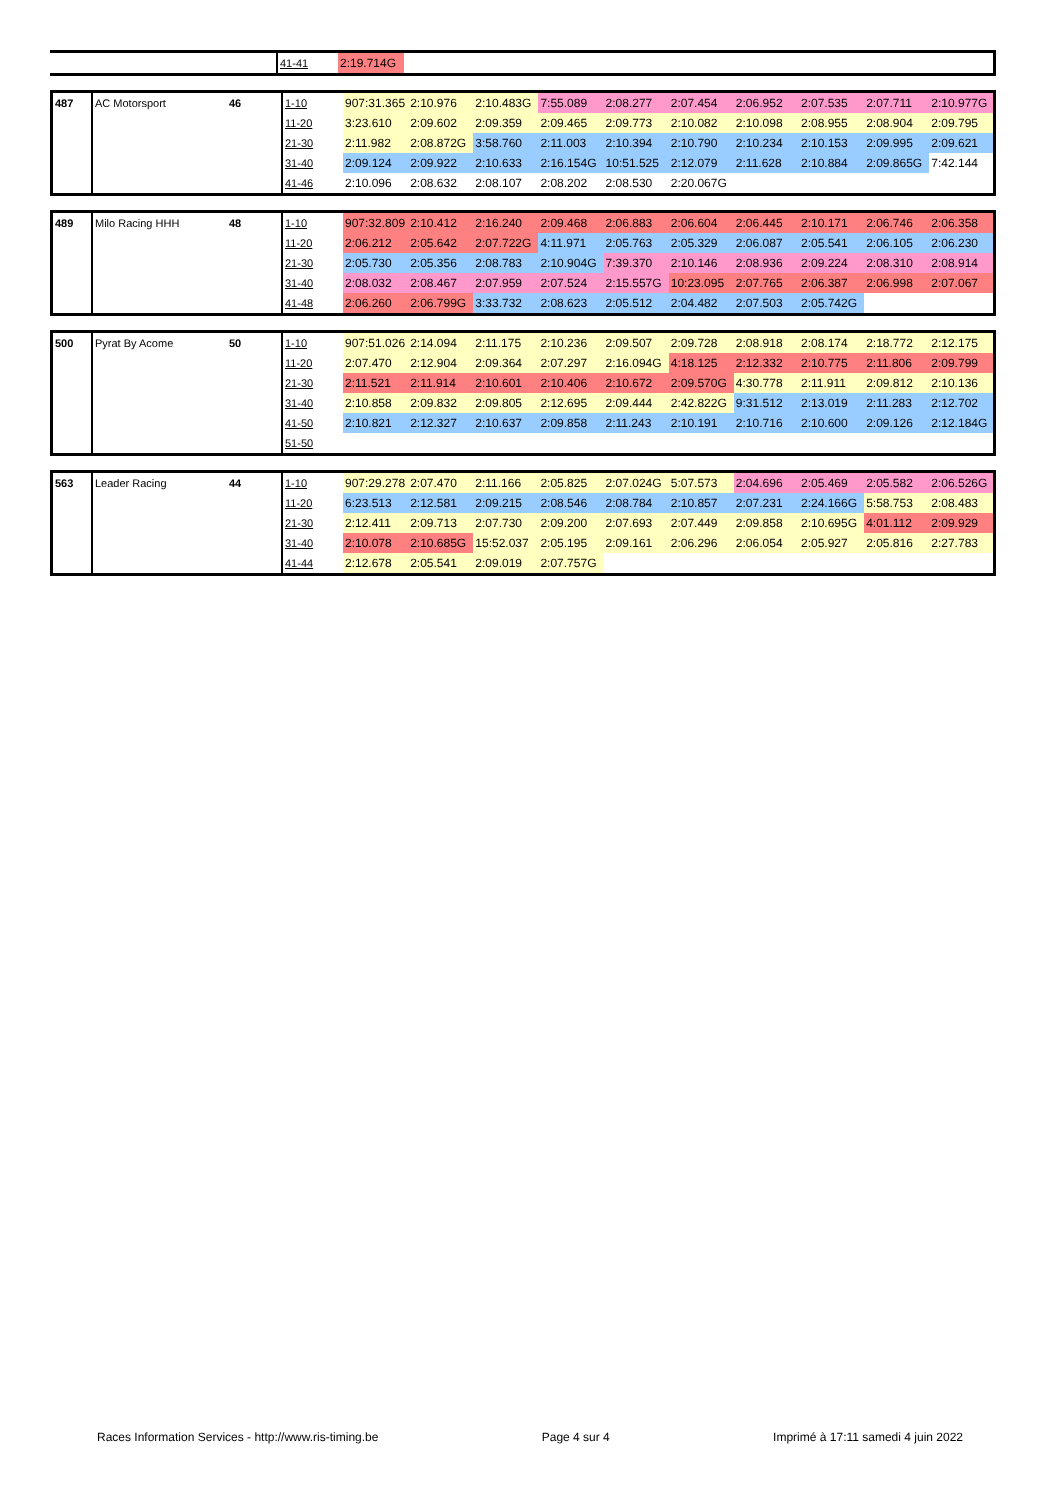| | | | 41-41 | 2:19.714G | | | | | | | | | |
| 487 | AC Motorsport | 46 | 1-10 | 907:31.365 | 2:10.976 | 2:10.483G | 7:55.089 | 2:08.277 | 2:07.454 | 2:06.952 | 2:07.535 | 2:07.711 | 2:10.977G |
| | | | 11-20 | 3:23.610 | 2:09.602 | 2:09.359 | 2:09.465 | 2:09.773 | 2:10.082 | 2:10.098 | 2:08.955 | 2:08.904 | 2:09.795 |
| | | | 21-30 | 2:11.982 | 2:08.872G | 3:58.760 | 2:11.003 | 2:10.394 | 2:10.790 | 2:10.234 | 2:10.153 | 2:09.995 | 2:09.621 |
| | | | 31-40 | 2:09.124 | 2:09.922 | 2:10.633 | 2:16.154G | 10:51.525 | 2:12.079 | 2:11.628 | 2:10.884 | 2:09.865G | 7:42.144 |
| | | | 41-46 | 2:10.096 | 2:08.632 | 2:08.107 | 2:08.202 | 2:08.530 | 2:20.067G | | | | |
| 489 | Milo Racing HHH | 48 | 1-10 | 907:32.809 | 2:10.412 | 2:16.240 | 2:09.468 | 2:06.883 | 2:06.604 | 2:06.445 | 2:10.171 | 2:06.746 | 2:06.358 |
| | | | 11-20 | 2:06.212 | 2:05.642 | 2:07.722G | 4:11.971 | 2:05.763 | 2:05.329 | 2:06.087 | 2:05.541 | 2:06.105 | 2:06.230 |
| | | | 21-30 | 2:05.730 | 2:05.356 | 2:08.783 | 2:10.904G | 7:39.370 | 2:10.146 | 2:08.936 | 2:09.224 | 2:08.310 | 2:08.914 |
| | | | 31-40 | 2:08.032 | 2:08.467 | 2:07.959 | 2:07.524 | 2:15.557G | 10:23.095 | 2:07.765 | 2:06.387 | 2:06.998 | 2:07.067 |
| | | | 41-48 | 2:06.260 | 2:06.799G | 3:33.732 | 2:08.623 | 2:05.512 | 2:04.482 | 2:07.503 | 2:05.742G | | |
| 500 | Pyrat By Acome | 50 | 1-10 | 907:51.026 | 2:14.094 | 2:11.175 | 2:10.236 | 2:09.507 | 2:09.728 | 2:08.918 | 2:08.174 | 2:18.772 | 2:12.175 |
| | | | 11-20 | 2:07.470 | 2:12.904 | 2:09.364 | 2:07.297 | 2:16.094G | 4:18.125 | 2:12.332 | 2:10.775 | 2:11.806 | 2:09.799 |
| | | | 21-30 | 2:11.521 | 2:11.914 | 2:10.601 | 2:10.406 | 2:10.672 | 2:09.570G | 4:30.778 | 2:11.911 | 2:09.812 | 2:10.136 |
| | | | 31-40 | 2:10.858 | 2:09.832 | 2:09.805 | 2:12.695 | 2:09.444 | 2:42.822G | 9:31.512 | 2:13.019 | 2:11.283 | 2:12.702 |
| | | | 41-50 | 2:10.821 | 2:12.327 | 2:10.637 | 2:09.858 | 2:11.243 | 2:10.191 | 2:10.716 | 2:10.600 | 2:09.126 | 2:12.184G |
| | | | 51-50 | | | | | | | | | | |
| 563 | Leader Racing | 44 | 1-10 | 907:29.278 | 2:07.470 | 2:11.166 | 2:05.825 | 2:07.024G | 5:07.573 | 2:04.696 | 2:05.469 | 2:05.582 | 2:06.526G |
| | | | 11-20 | 6:23.513 | 2:12.581 | 2:09.215 | 2:08.546 | 2:08.784 | 2:10.857 | 2:07.231 | 2:24.166G | 5:58.753 | 2:08.483 |
| | | | 21-30 | 2:12.411 | 2:09.713 | 2:07.730 | 2:09.200 | 2:07.693 | 2:07.449 | 2:09.858 | 2:10.695G | 4:01.112 | 2:09.929 |
| | | | 31-40 | 2:10.078 | 2:10.685G | 15:52.037 | 2:05.195 | 2:09.161 | 2:06.296 | 2:06.054 | 2:05.927 | 2:05.816 | 2:27.783 |
| | | | 41-44 | 2:12.678 | 2:05.541 | 2:09.019 | 2:07.757G | | | | | | |
Races Information Services - http://www.ris-timing.be Page 4 sur 4 Imprimé à 17:11 samedi 4 juin 2022